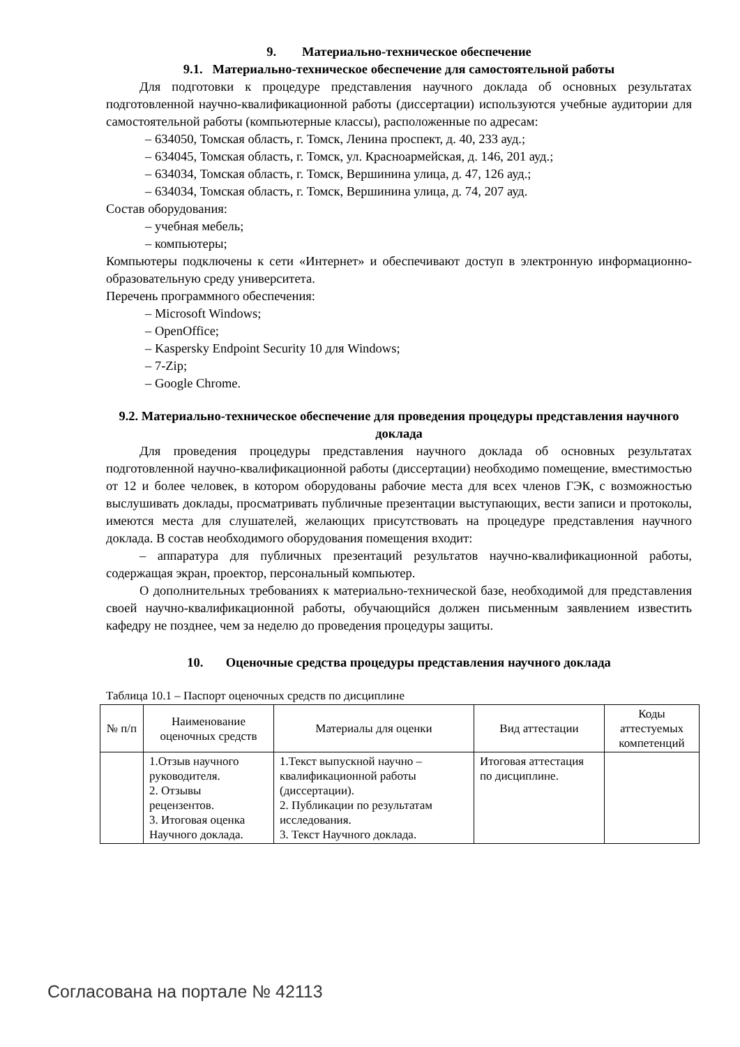9. Материально-техническое обеспечение
9.1. Материально-техническое обеспечение для самостоятельной работы
Для подготовки к процедуре представления научного доклада об основных результатах подготовленной научно-квалификационной работы (диссертации) используются учебные аудитории для самостоятельной работы (компьютерные классы), расположенные по адресам:
– 634050, Томская область, г. Томск, Ленина проспект, д. 40, 233 ауд.;
– 634045, Томская область, г. Томск, ул. Красноармейская, д. 146, 201 ауд.;
– 634034, Томская область, г. Томск, Вершинина улица, д. 47, 126 ауд.;
– 634034, Томская область, г. Томск, Вершинина улица, д. 74, 207 ауд.
Состав оборудования:
– учебная мебель;
– компьютеры;
Компьютеры подключены к сети «Интернет» и обеспечивают доступ в электронную информационно-образовательную среду университета.
Перечень программного обеспечения:
– Microsoft Windows;
– OpenOffice;
– Kaspersky Endpoint Security 10 для Windows;
– 7-Zip;
– Google Chrome.
9.2. Материально-техническое обеспечение для проведения процедуры представления научного доклада
Для проведения процедуры представления научного доклада об основных результатах подготовленной научно-квалификационной работы (диссертации) необходимо помещение, вместимостью от 12 и более человек, в котором оборудованы рабочие места для всех членов ГЭК, с возможностью выслушивать доклады, просматривать публичные презентации выступающих, вести записи и протоколы, имеются места для слушателей, желающих присутствовать на процедуре представления научного доклада. В состав необходимого оборудования помещения входит:
– аппаратура для публичных презентаций результатов научно-квалификационной работы, содержащая экран, проектор, персональный компьютер.
О дополнительных требованиях к материально-технической базе, необходимой для представления своей научно-квалификационной работы, обучающийся должен письменным заявлением известить кафедру не позднее, чем за неделю до проведения процедуры защиты.
10. Оценочные средства процедуры представления научного доклада
Таблица 10.1 – Паспорт оценочных средств по дисциплине
| № п/п | Наименование оценочных средств | Материалы для оценки | Вид аттестации | Коды аттестуемых компетенций |
| --- | --- | --- | --- | --- |
| | 1.Отзыв научного руководителя. 2. Отзывы рецензентов. 3. Итоговая оценка Научного доклада. | 1.Текст выпускной научно – квалификационной работы (диссертации). 2. Публикации по результатам исследования. 3. Текст Научного доклада. | Итоговая аттестация по дисциплине. | |
Согласована на портале № 42113